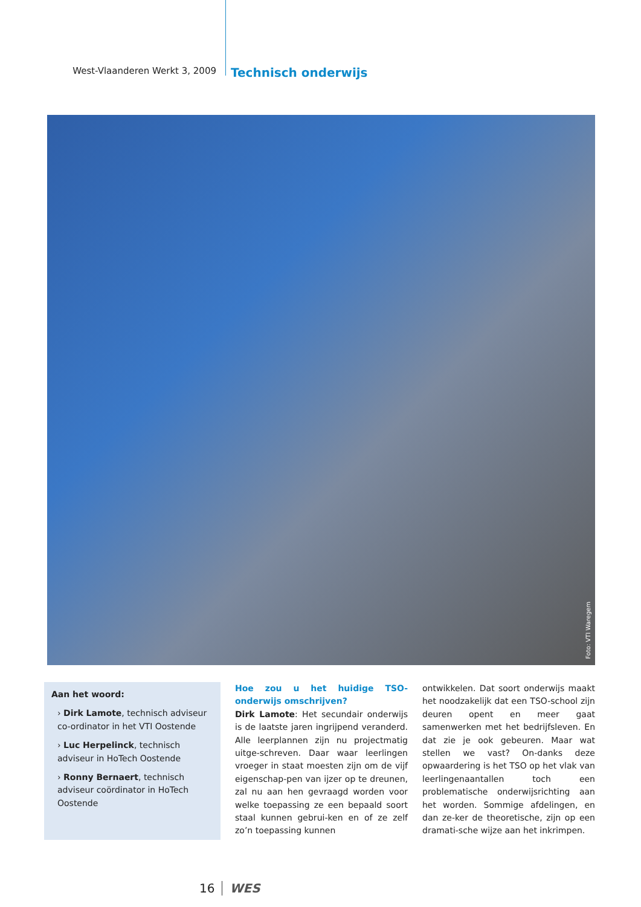West-Vlaanderen Werkt 3, 2009
Technisch onderwijs
Foto: VTI Waregem
Aan het woord:
› Dirk Lamote, technisch adviseur co-ordinator in het VTI Oostende
› Luc Herpelinck, technisch adviseur in HoTech Oostende
› Ronny Bernaert, technisch adviseur coördinator in HoTech Oostende
Hoe zou u het huidige TSO-onderwijs omschrijven?
Dirk Lamote: Het secundair onderwijs is de laatste jaren ingrijpend veranderd. Alle leerplannen zijn nu projectmatig uitge-schreven. Daar waar leerlingen vroeger in staat moesten zijn om de vijf eigenschap-pen van ijzer op te dreunen, zal nu aan hen gevraagd worden voor welke toepassing ze een bepaald soort staal kunnen gebrui-ken en of ze zelf zo’n toepassing kunnen
ontwikkelen. Dat soort onderwijs maakt het noodzakelijk dat een TSO-school zijn deuren opent en meer gaat samenwerken met het bedrijfsleven. En dat zie je ook gebeuren. Maar wat stellen we vast? On-danks deze opwaardering is het TSO op het vlak van leerlingenaantallen toch een problematische onderwijsrichting aan het worden. Sommige afdelingen, en dan ze-ker de theoretische, zijn op een dramati-sche wijze aan het inkrimpen.
16 WES